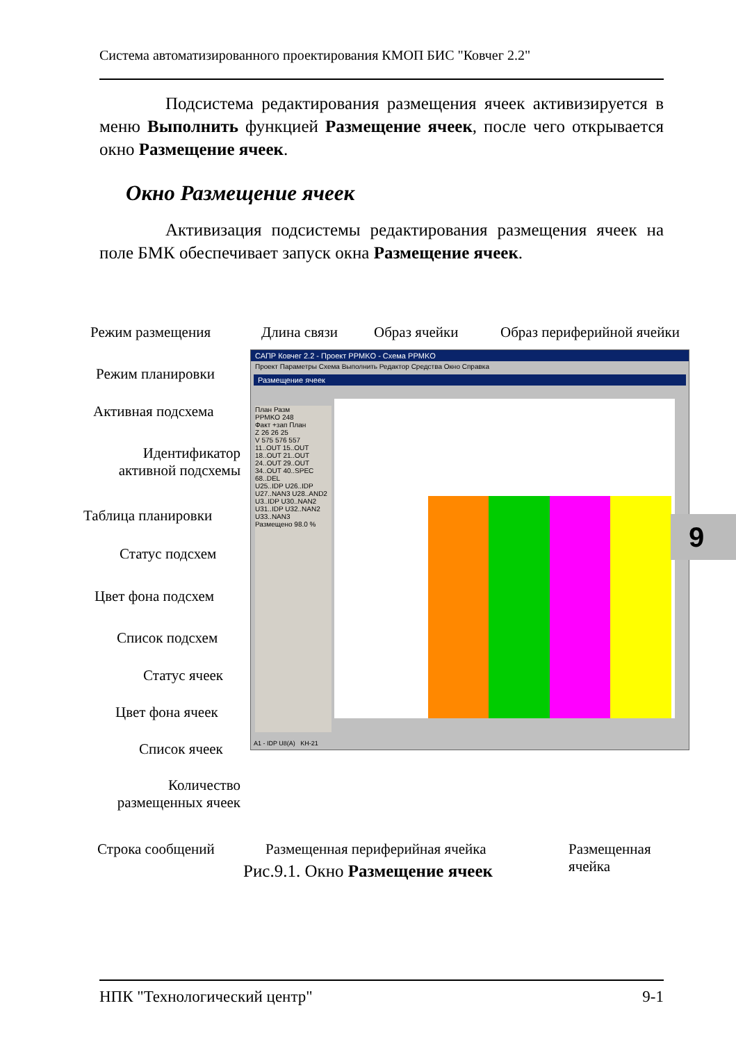Система автоматизированного проектирования КМОП БИС "Ковчег 2.2"
Подсистема редактирования размещения ячеек активизируется в меню Выполнить функцией Размещение ячеек, после чего открывается окно Размещение ячеек.
Окно Размещение ячеек
Активизация подсистемы редактирования размещения ячеек на поле БМК обеспечивает запуск окна Размещение ячеек.
Режим размещения Длина связи Образ ячейки Образ периферийной ячейки
Режим планировки
Активная подсхема
Идентификатор активной подсхемы
Таблица планировки
Статус подсхем
Цвет фона подсхем
Список подсхем
Статус ячеек
Цвет фона ячеек
Список ячеек
Количество размещенных ячеек
Строка сообщений
Размещенная периферийная ячейка
Размещенная ячейка
САПР Ковчег 2.2 - Проект PPMKO - Схема PPMKO
Проект Параметры Схема Выполнить Редактор Средства Окно Справка
Размещение ячеек
План Разм
PPMKO 248
Факт +зап План
Z 26 26 25
V 575 576 557
11..OUT 15..OUT 18..OUT 21..OUT 24..OUT 29..OUT 34..OUT 40..SPEC 68..DEL
U25..IDP U26..IDP U27..NAN3 U28..AND2 U3..IDP U30..NAN2 U31..IDP U32..NAN2 U33..NAN3
Размещено 98.0 %
A1 - IDP U8(A) KH-21
Рис.9.1. Окно Размещение ячеек
9
НПК "Технологический центр" 9-1